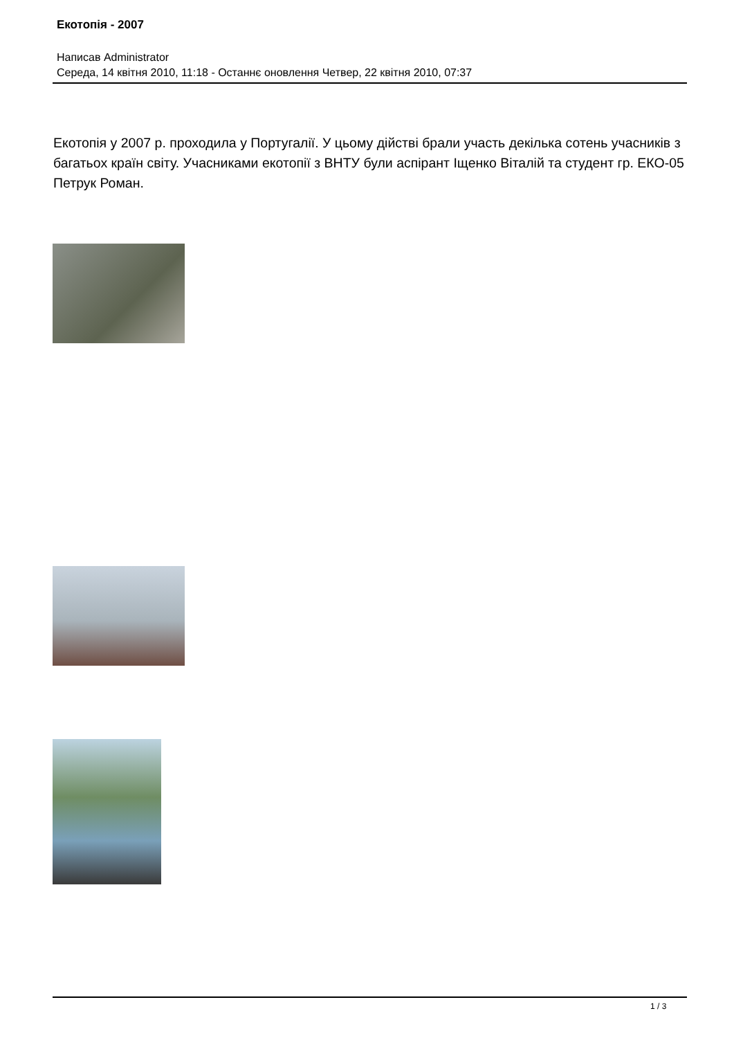Екотопія - 2007
Написав Administrator
Середа, 14 квітня 2010, 11:18 - Останнє оновлення Четвер, 22 квітня 2010, 07:37
Екотопія у 2007 р. проходила у Португалії. У цьому дійстві брали участь декілька сотень учасників з багатьох країн світу. Учасниками екотопії з ВНТУ були аспірант Іщенко Віталій та студент гр. ЕКО-05 Петрук Роман.
1 / 3